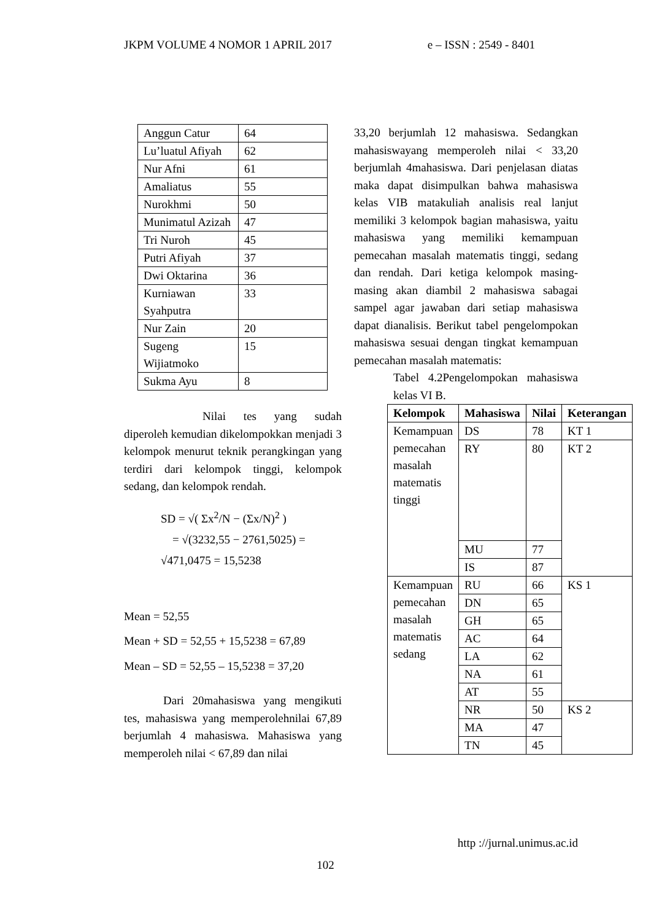JKPM VOLUME 4 NOMOR 1 APRIL 2017 e – ISSN : 2549 - 8401
| Anggun Catur | 64 |
| Lu’luatul Afiyah | 62 |
| Nur Afni | 61 |
| Amaliatus | 55 |
| Nurokhmi | 50 |
| Munimatul Azizah | 47 |
| Tri Nuroh | 45 |
| Putri Afiyah | 37 |
| Dwi Oktarina | 36 |
| Kurniawan Syahputra | 33 |
| Nur Zain | 20 |
| Sugeng Wijiatmoko | 15 |
| Sukma Ayu | 8 |
Nilai tes yang sudah diperoleh kemudian dikelompokkan menjadi 3 kelompok menurut teknik perangkingan yang terdiri dari kelompok tinggi, kelompok sedang, dan kelompok rendah.
SD = √( Σx<sup>2</sup>/N − (Σx/N)<sup>2</sup> )
= √(3232,55 − 2761,5025) = √471,0475 = 15,5238
Mean = 52,55
Mean + SD = 52,55 + 15,5238 = 67,89
Mean – SD = 52,55 – 15,5238 = 37,20
Dari 20mahasiswa yang mengikuti tes, mahasiswa yang memperolehnilai 67,89 berjumlah 4 mahasiswa. Mahasiswa yang memperoleh nilai < 67,89 dan nilai
33,20 berjumlah 12 mahasiswa. Sedangkan mahasiswayang memperoleh nilai < 33,20 berjumlah 4mahasiswa. Dari penjelasan diatas maka dapat disimpulkan bahwa mahasiswa kelas VIB matakuliah analisis real lanjut memiliki 3 kelompok bagian mahasiswa, yaitu mahasiswa yang memiliki kemampuan pemecahan masalah matematis tinggi, sedang dan rendah. Dari ketiga kelompok masing- masing akan diambil 2 mahasiswa sabagai sampel agar jawaban dari setiap mahasiswa dapat dianalisis. Berikut tabel pengelompokan mahasiswa sesuai dengan tingkat kemampuan pemecahan masalah matematis:
Tabel 4.2Pengelompokan mahasiswa kelas VI B.
| Kelompok | Mahasiswa | Nilai | Keterangan |
| --- | --- | --- | --- |
| Kemampuan pemecahan masalah matematis tinggi | DS | 78 | KT 1 |
| | RY | 80 | KT 2 |
| | MU | 77 | |
| | IS | 87 | |
| Kemampuan pemecahan masalah matematis sedang | RU | 66 | KS 1 |
| | DN | 65 | |
| | GH | 65 | |
| | AC | 64 | |
| | LA | 62 | |
| | NA | 61 | |
| | AT | 55 | |
| | NR | 50 | KS 2 |
| | MA | 47 | |
| | TN | 45 | |
http ://jurnal.unimus.ac.id
102